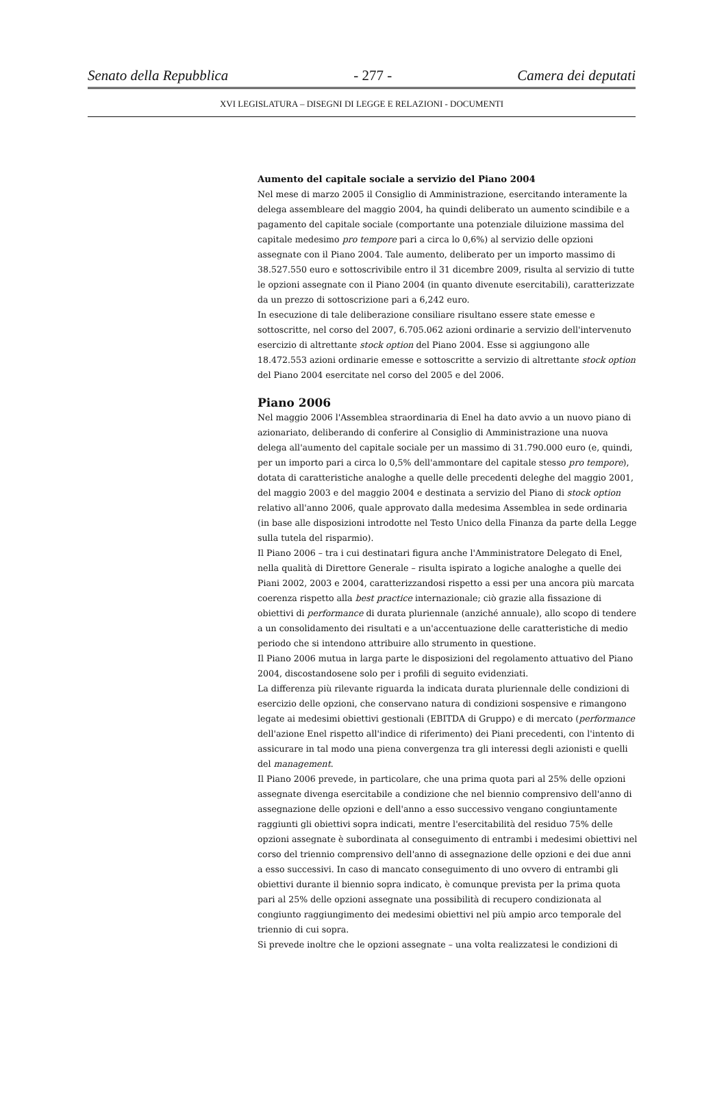Senato della Repubblica - 277 - Camera dei deputati
XVI LEGISLATURA – DISEGNI DI LEGGE E RELAZIONI - DOCUMENTI
Aumento del capitale sociale a servizio del Piano 2004
Nel mese di marzo 2005 il Consiglio di Amministrazione, esercitando interamente la delega assembleare del maggio 2004, ha quindi deliberato un aumento scindibile e a pagamento del capitale sociale (comportante una potenziale diluizione massima del capitale medesimo pro tempore pari a circa lo 0,6%) al servizio delle opzioni assegnate con il Piano 2004. Tale aumento, deliberato per un importo massimo di 38.527.550 euro e sottoscrivibile entro il 31 dicembre 2009, risulta al servizio di tutte le opzioni assegnate con il Piano 2004 (in quanto divenute esercitabili), caratterizzate da un prezzo di sottoscrizione pari a 6,242 euro.
In esecuzione di tale deliberazione consiliare risultano essere state emesse e sottoscritte, nel corso del 2007, 6.705.062 azioni ordinarie a servizio dell'intervenuto esercizio di altrettante stock option del Piano 2004. Esse si aggiungono alle 18.472.553 azioni ordinarie emesse e sottoscritte a servizio di altrettante stock option del Piano 2004 esercitate nel corso del 2005 e del 2006.
Piano 2006
Nel maggio 2006 l'Assemblea straordinaria di Enel ha dato avvio a un nuovo piano di azionariato, deliberando di conferire al Consiglio di Amministrazione una nuova delega all'aumento del capitale sociale per un massimo di 31.790.000 euro (e, quindi, per un importo pari a circa lo 0,5% dell'ammontare del capitale stesso pro tempore), dotata di caratteristiche analoghe a quelle delle precedenti deleghe del maggio 2001, del maggio 2003 e del maggio 2004 e destinata a servizio del Piano di stock option relativo all'anno 2006, quale approvato dalla medesima Assemblea in sede ordinaria (in base alle disposizioni introdotte nel Testo Unico della Finanza da parte della Legge sulla tutela del risparmio).
Il Piano 2006 – tra i cui destinatari figura anche l'Amministratore Delegato di Enel, nella qualità di Direttore Generale – risulta ispirato a logiche analoghe a quelle dei Piani 2002, 2003 e 2004, caratterizzandosi rispetto a essi per una ancora più marcata coerenza rispetto alla best practice internazionale; ciò grazie alla fissazione di obiettivi di performance di durata pluriennale (anziché annuale), allo scopo di tendere a un consolidamento dei risultati e a un'accentuazione delle caratteristiche di medio periodo che si intendono attribuire allo strumento in questione.
Il Piano 2006 mutua in larga parte le disposizioni del regolamento attuativo del Piano 2004, discostandosene solo per i profili di seguito evidenziati.
La differenza più rilevante riguarda la indicata durata pluriennale delle condizioni di esercizio delle opzioni, che conservano natura di condizioni sospensive e rimangono legate ai medesimi obiettivi gestionali (EBITDA di Gruppo) e di mercato (performance dell'azione Enel rispetto all'indice di riferimento) dei Piani precedenti, con l'intento di assicurare in tal modo una piena convergenza tra gli interessi degli azionisti e quelli del management.
Il Piano 2006 prevede, in particolare, che una prima quota pari al 25% delle opzioni assegnate divenga esercitabile a condizione che nel biennio comprensivo dell'anno di assegnazione delle opzioni e dell'anno a esso successivo vengano congiuntamente raggiunti gli obiettivi sopra indicati, mentre l'esercitabilità del residuo 75% delle opzioni assegnate è subordinata al conseguimento di entrambi i medesimi obiettivi nel corso del triennio comprensivo dell'anno di assegnazione delle opzioni e dei due anni a esso successivi. In caso di mancato conseguimento di uno ovvero di entrambi gli obiettivi durante il biennio sopra indicato, è comunque prevista per la prima quota pari al 25% delle opzioni assegnate una possibilità di recupero condizionata al congiunto raggiungimento dei medesimi obiettivi nel più ampio arco temporale del triennio di cui sopra.
Si prevede inoltre che le opzioni assegnate – una volta realizzatesi le condizioni di